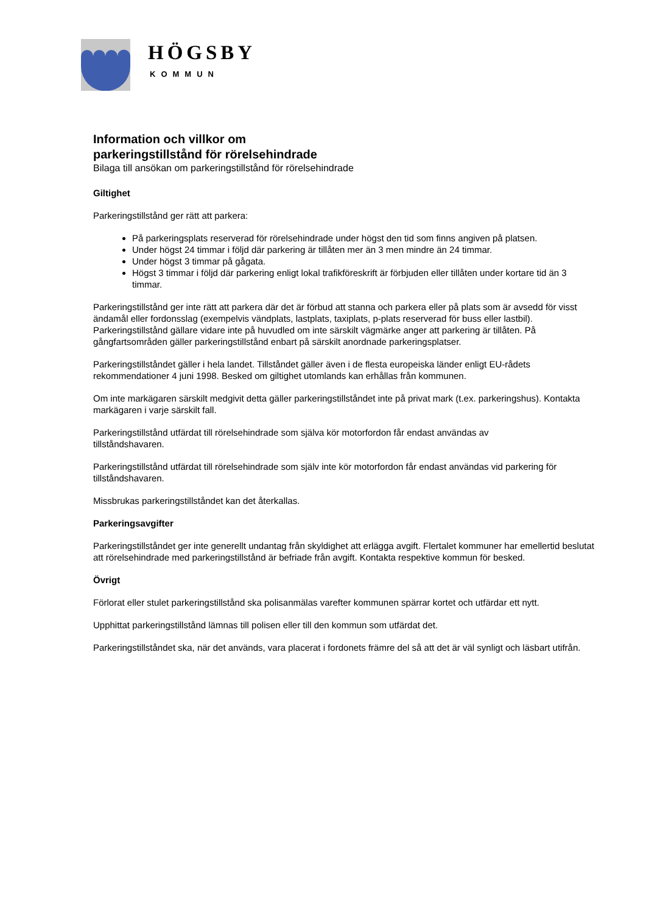HÖGSBY
KOMMUN
Information och villkor om
parkeringstillstånd för rörelsehindrade
Bilaga till ansökan om parkeringstillstånd för rörelsehindrade
Giltighet
Parkeringstillstånd ger rätt att parkera:
På parkeringsplats reserverad för rörelsehindrade under högst den tid som finns angiven på platsen.
Under högst 24 timmar i följd där parkering är tillåten mer än 3 men mindre än 24 timmar.
Under högst 3 timmar på gågata.
Högst 3 timmar i följd där parkering enligt lokal trafikföreskrift är förbjuden eller tillåten under kortare tid än 3 timmar.
Parkeringstillstånd ger inte rätt att parkera där det är förbud att stanna och parkera eller på plats som är avsedd för visst ändamål eller fordonsslag (exempelvis vändplats, lastplats, taxiplats, p-plats reserverad för buss eller lastbil). Parkeringstillstånd gällare vidare inte på huvudled om inte särskilt vägmärke anger att parkering är tillåten. På gångfartsområden gäller parkeringstillstånd enbart på särskilt anordnade parkeringsplatser.
Parkeringstillståndet gäller i hela landet. Tillståndet gäller även i de flesta europeiska länder enligt EU-rådets rekommendationer 4 juni 1998. Besked om giltighet utomlands kan erhållas från kommunen.
Om inte markägaren särskilt medgivit detta gäller parkeringstillståndet inte på privat mark (t.ex. parkeringshus). Kontakta markägaren i varje särskilt fall.
Parkeringstillstånd utfärdat till rörelsehindrade som själva kör motorfordon får endast användas av
tillståndshavaren.
Parkeringstillstånd utfärdat till rörelsehindrade som själv inte kör motorfordon får endast användas vid parkering för tillståndshavaren.
Missbrukas parkeringstillståndet kan det återkallas.
Parkeringsavgifter
Parkeringstillståndet ger inte generellt undantag från skyldighet att erlägga avgift. Flertalet kommuner har emellertid beslutat att rörelsehindrade med parkeringstillstånd är befriade från avgift. Kontakta respektive kommun för besked.
Övrigt
Förlorat eller stulet parkeringstillstånd ska polisanmälas varefter kommunen spärrar kortet och utfärdar ett nytt.
Upphittat parkeringstillstånd lämnas till polisen eller till den kommun som utfärdat det.
Parkeringstillståndet ska, när det används, vara placerat i fordonets främre del så att det är väl synligt och läsbart utifrån.